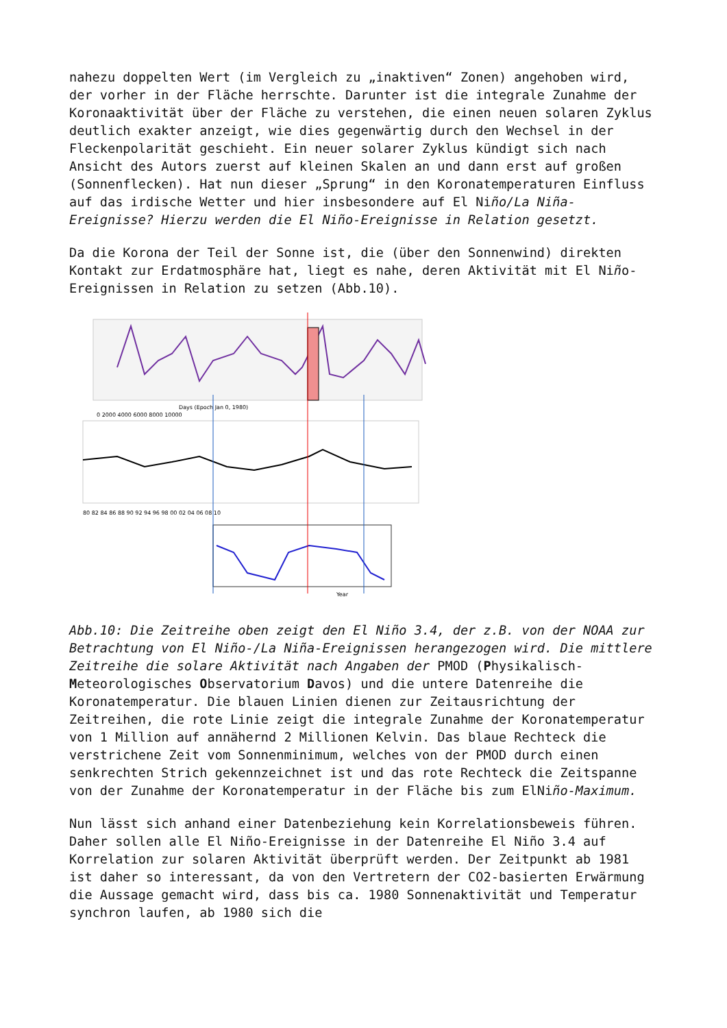nahezu doppelten Wert (im Vergleich zu „inaktiven“ Zonen) angehoben wird, der vorher in der Fläche herrschte. Darunter ist die integrale Zunahme der Koronaaktivität über der Fläche zu verstehen, die einen neuen solaren Zyklus deutlich exakter anzeigt, wie dies gegenwärtig durch den Wechsel in der Fleckenpolarität geschieht. Ein neuer solarer Zyklus kündigt sich nach Ansicht des Autors zuerst auf kleinen Skalen an und dann erst auf großen (Sonnenflecken). Hat nun dieser „Sprung“ in den Koronatemperaturen Einfluss auf das irdische Wetter und hier insbesondere auf El Niño/La Niña-Ereignisse? Hierzu werden die El Niño-Ereignisse in Relation gesetzt.
Da die Korona der Teil der Sonne ist, die (über den Sonnenwind) direkten Kontakt zur Erdatmosphäre hat, liegt es nahe, deren Aktivität mit El Niño-Ereignissen in Relation zu setzen (Abb.10).
Days (Epoch Jan 0, 1980)
0 2000 4000 6000 8000 10000
80 82 84 86 88 90 92 94 96 98 00 02 04 06 08 10
Year
Abb.10: Die Zeitreihe oben zeigt den El Niño 3.4, der z.B. von der NOAA zur Betrachtung von El Niño-/La Niña-Ereignissen herangezogen wird. Die mittlere Zeitreihe die solare Aktivität nach Angaben der PMOD (Physikalisch-Meteorologisches Observatorium Davos) und die untere Datenreihe die Koronatemperatur. Die blauen Linien dienen zur Zeitausrichtung der Zeitreihen, die rote Linie zeigt die integrale Zunahme der Koronatemperatur von 1 Million auf annähernd 2 Millionen Kelvin. Das blaue Rechteck die verstrichene Zeit vom Sonnenminimum, welches von der PMOD durch einen senkrechten Strich gekennzeichnet ist und das rote Rechteck die Zeitspanne von der Zunahme der Koronatemperatur in der Fläche bis zum ElNiño-Maximum.
Nun lässt sich anhand einer Datenbeziehung kein Korrelationsbeweis führen. Daher sollen alle El Niño-Ereignisse in der Datenreihe El Niño 3.4 auf Korrelation zur solaren Aktivität überprüft werden. Der Zeitpunkt ab 1981 ist daher so interessant, da von den Vertretern der CO2-basierten Erwärmung die Aussage gemacht wird, dass bis ca. 1980 Sonnenaktivität und Temperatur synchron laufen, ab 1980 sich die